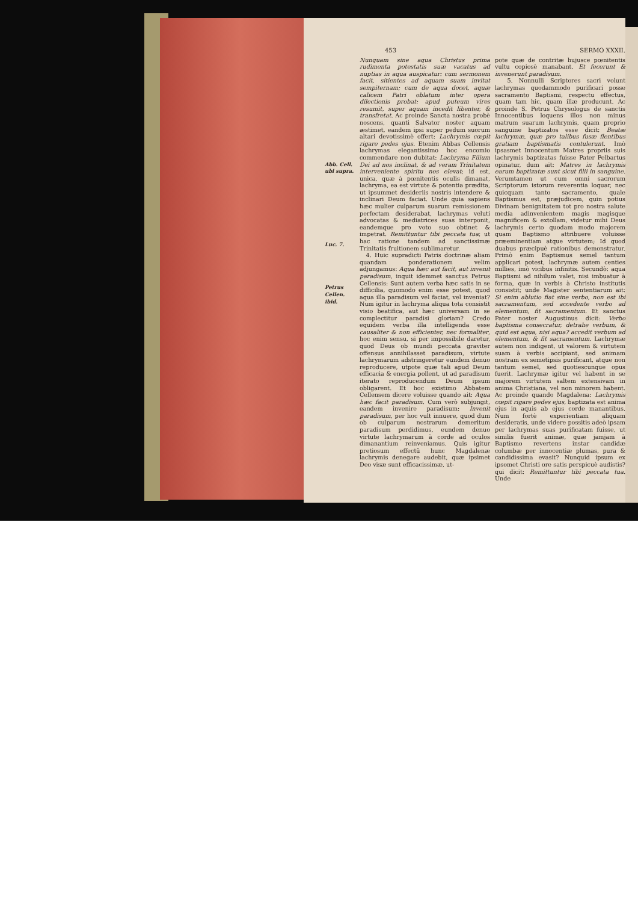453 SERMO XXXII.
Abb. Cell. ubi supra.
Luc. 7.
Petrus Cellen. ibid.
Nunquam sine aqua Christus prima rudimenta potestatis suæ vacatus ad nuptias in aqua auspicatur: cum sermonem facit, sitientes ad aquam suam invitat sempiternam; cum de aqua docet, aquæ calicem Patri oblatum inter opera dilectionis probat: apud puteum vires resumit, super aquam incedit libenter, & transfretat. Ac proinde Sancta nostra probè noscens, quanti Salvator noster aquam æstimet, eandem ipsi super pedum suorum altari devotissimè offert: Lachrymis cœpit rigare pedes ejus. Etenim Abbas Cellensis lachrymas elegantissimo hoc encomio commendare non dubitat: Lachryma Filium Dei ad nos inclinat, & ad veram Trinitatem interveniente spiritu nos elevat; id est, unica, quæ à pœnitentis oculis dimanat, lachryma, ea est virtute & potentia prædita, ut ipsummet desideriis nostris intendere & inclinari Deum faciat. Unde quia sapiens hæc mulier culparum suarum remissionem perfectam desiderabat, lachrymas veluti advocatas & mediatrices suas interponit, eandemque pro voto suo obtinet & impetrat. Remittuntur tibi peccata tua; ut hac ratione tandem ad sanctissimæ Trinitatis fruitionem sublimaretur.
4. Huic supradicti Patris doctrinæ aliam quandam ponderationem velim adjungamus: Aqua hæc aut facit, aut invenit paradisum, inquit idemmet sanctus Petrus Cellensis: Sunt autem verba hæc satis in se difficilia, quomodo enim esse potest, quod aqua illa paradisum vel faciat, vel inveniat? Num igitur in lachryma aliqua tota consistit visio beatifica, aut hæc universam in se complectitur paradisi gloriam? Credo equidem verba illa intelligenda esse causaliter & non efficienter, nec formaliter, hoc enim sensu, si per impossibile daretur, quod Deus ob mundi peccata graviter offensus annihilasset paradisum, virtute lachrymarum adstringeretur eundem denuo reproducere, utpote quæ tali apud Deum efficacia & energia pollent, ut ad paradisum iterato reproducendum Deum ipsum obligarent. Et hoc existimo Abbatem Cellensem dicere voluisse quando ait: Aqua hæc facit paradisum. Cum verò subjungit, eandem invenire paradisum: Invenit paradisum, per hoc vult innuere, quod dum ob culparum nostrarum demeritum paradisum perdidimus, eundem denuo virtute lachrymarum à corde ad oculos dimanantium reinveniamus. Quis igitur pretiosum effectû hunc Magdalenæ lachrymis denegare audebit, quæ ipsimet Deo visæ sunt efficacissimæ, ut-
pote quæ de contritæ hujusce pœnitentis vultu copiosè manabant. Et fecerunt & invenerunt paradisum.
5. Nonnulli Scriptores sacri volunt lachrymas quodammodo purificari posse sacramento Baptismi, respectu effectus, quam tam hic, quam illæ producunt. Ac proinde S. Petrus Chrysologus de sanctis Innocentibus loquens illos non minus matrum suarum lachrymis, quam proprio sanguine baptizatos esse dicit: Beatæ lachrymæ, quæ pro talibus fusæ flentibus gratiam baptismatis contulerunt. Imò ipsasmet Innocentum Matres propriis suis lachrymis baptizatas fuisse Pater Pelbartus opinatur, dum ait: Matres in lachrymis earum baptizatæ sunt sicut filii in sanguine. Verumtamen ut cum omni sacrorum Scriptorum istorum reverentia loquar, nec quicquam tanto sacramento, quale Baptismus est, præjudicem, quin potius Divinam benignitatem tot pro nostra salute media adinvenientem magis magisque magnificem & extollam, videtur mihi Deus lachrymis certo quodam modo majorem quam Baptismo attribuere voluisse præeminentiam atque virtutem; Id quod duabus præcipuè rationibus demonstratur. Primò enim Baptismus semel tantum applicari potest, lachrymæ autem centies millies, imò vicibus infinitis. Secundò: aqua Baptismi ad nihilum valet, nisi imbuatur à forma, quæ in verbis à Christo institutis consistit; unde Magister sententiarum ait: Si enim ablutio fiat sine verbo, non est ibi sacramentum, sed accedente verbo ad elementum, fit sacramentum. Et sanctus Pater noster Augustinus dicit: Verbo baptisma consecratur, detrahe verbum, & quid est aqua, nisi aqua? accedit verbum ad elementum, & fit sacramentum. Lachrymæ autem non indigent, ut valorem & virtutem suam à verbis accipiant, sed animam nostram ex semetipsis purificant, atque non tantum semel, sed quotiescunque opus fuerit. Lachrymæ igitur vel habent in se majorem virtutem saltem extensivam in anima Christiana, vel non minorem habent. Ac proinde quando Magdalena: Lachrymis cœpit rigare pedes ejus, baptizata est anima ejus in aquis ab ejus corde manantibus. Num fortè experientiam aliquam desideratis, unde videre possitis adeò ipsam per lachrymas suas purificatam fuisse, ut similis fuerit animæ, quæ jamjam à Baptismo revertens instar candidæ columbæ per innocentiæ plumas, pura & candidissima evasit? Nunquid ipsum ex ipsomet Christi ore satis perspicuè audistis? qui dicit: Remittuntur tibi peccata tua. Unde